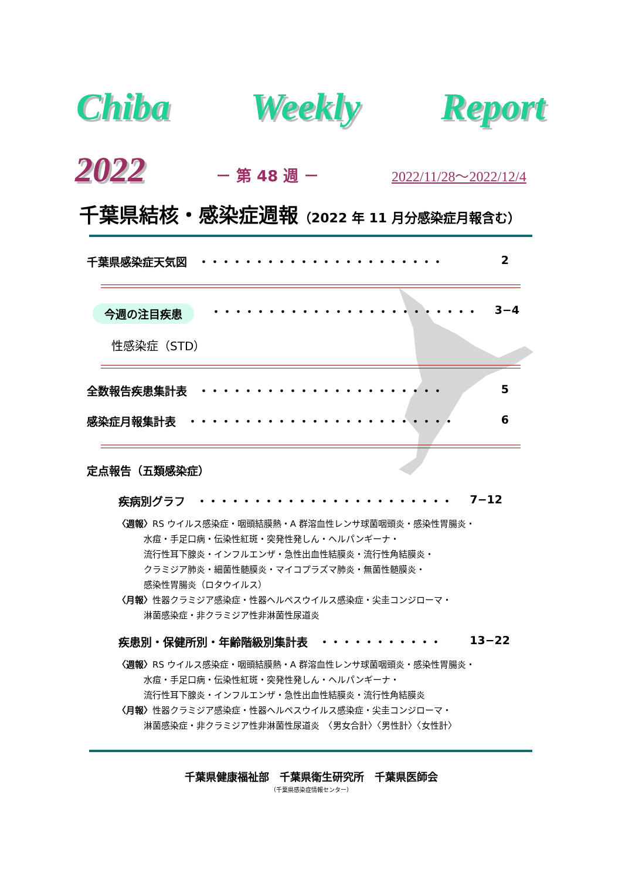Chiba Weekly Report
2022 － 第 48 週 － 2022/11/28～2022/12/4
千葉県結核・感染症週報（2022 年 11 月分感染症月報含む）
千葉県感染症天気図　・・・・・・・・・・・・・・・・・・・・・・ 2
今週の注目疾患 ・・・・・・・・・・・・・・・・・・・・・・・・ 3−4
性感染症（STD）
全数報告疾患集計表　・・・・・・・・・・・・・・・・・・・・・・ 5
感染症月報集計表　・・・・・・・・・・・・・・・・・・・・・・・・ 6
定点報告（五類感染症）
疾病別グラフ　・・・・・・・・・・・・・・・・・・・・・・・ 7−12
〈週報〉RS ウイルス感染症・咽頭結膜熱・A 群溶血性レンサ球菌咽頭炎・感染性胃腸炎・
　　　水痘・手足口病・伝染性紅斑・突発性発しん・ヘルパンギーナ・
　　　流行性耳下腺炎・インフルエンザ・急性出血性結膜炎・流行性角結膜炎・
　　　クラミジア肺炎・細菌性髄膜炎・マイコプラズマ肺炎・無菌性髄膜炎・
　　　感染性胃腸炎（ロタウイルス）
〈月報〉性器クラミジア感染症・性器ヘルペスウイルス感染症・尖圭コンジローマ・
　　　淋菌感染症・非クラミジア性非淋菌性尿道炎
疾患別・保健所別・年齢階級別集計表　・・・・・・・・・・・ 13−22
〈週報〉RS ウイルス感染症・咽頭結膜熱・A 群溶血性レンサ球菌咽頭炎・感染性胃腸炎・
　　　水痘・手足口病・伝染性紅斑・突発性発しん・ヘルパンギーナ・
　　　流行性耳下腺炎・インフルエンザ・急性出血性結膜炎・流行性角結膜炎
〈月報〉性器クラミジア感染症・性器ヘルペスウイルス感染症・尖圭コンジローマ・
　　　淋菌感染症・非クラミジア性非淋菌性尿道炎　〈男女合計〉〈男性計〉〈女性計〉
千葉県健康福祉部　千葉県衛生研究所　千葉県医師会
（千葉県感染症情報センター）